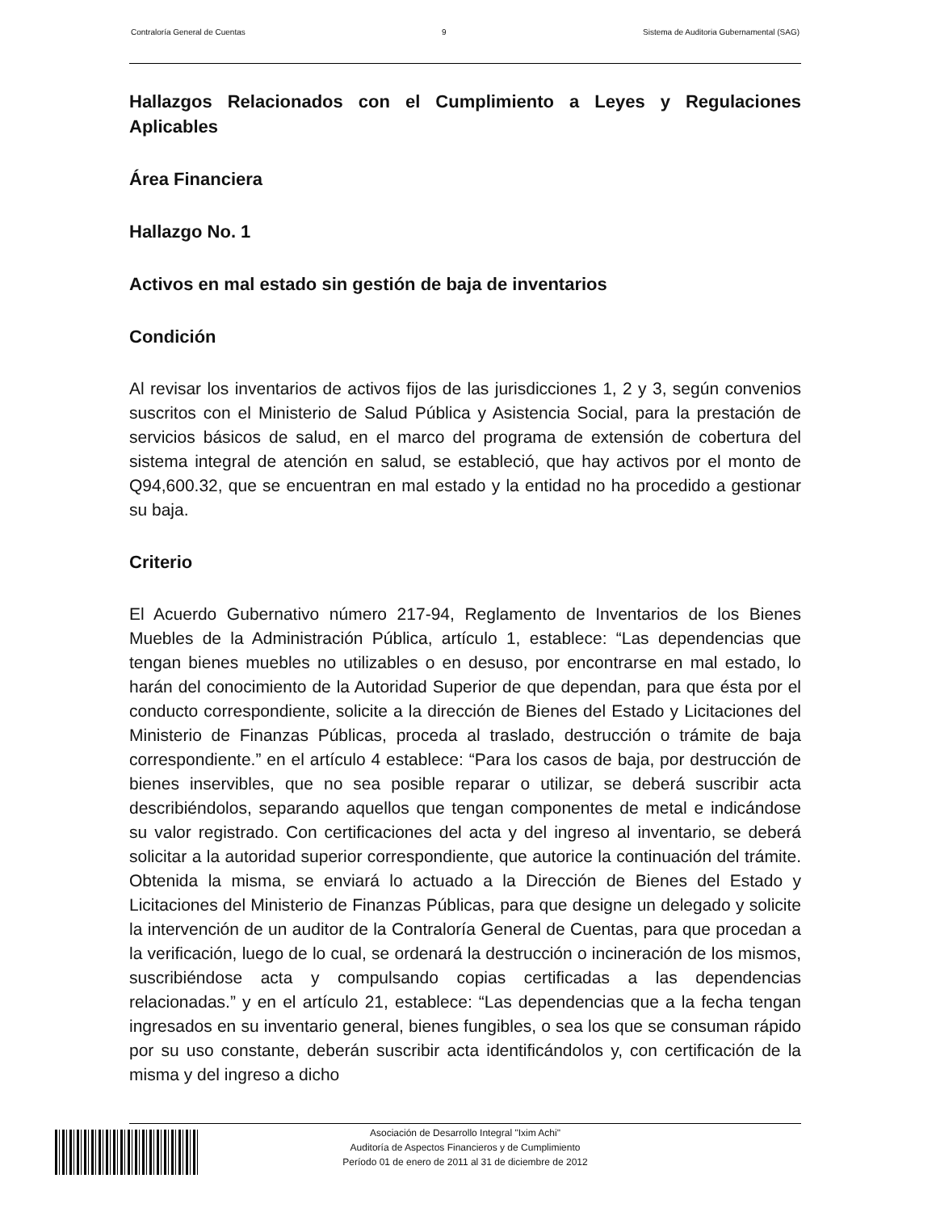Contraloría General de Cuentas 9 Sistema de Auditoria Gubernamental (SAG)
Hallazgos Relacionados con el Cumplimiento a Leyes y Regulaciones Aplicables
Área Financiera
Hallazgo No. 1
Activos en mal estado sin gestión de baja de inventarios
Condición
Al revisar los inventarios de activos fijos de las jurisdicciones 1, 2 y 3, según convenios suscritos con el Ministerio de Salud Pública y Asistencia Social, para la prestación de servicios básicos de salud, en el marco del programa de extensión de cobertura del sistema integral de atención en salud, se estableció, que hay activos por el monto de Q94,600.32, que se encuentran en mal estado y la entidad no ha procedido a gestionar su baja.
Criterio
El Acuerdo Gubernativo número 217-94, Reglamento de Inventarios de los Bienes Muebles de la Administración Pública, artículo 1, establece: “Las dependencias que tengan bienes muebles no utilizables o en desuso, por encontrarse en mal estado, lo harán del conocimiento de la Autoridad Superior de que dependan, para que ésta por el conducto correspondiente, solicite a la dirección de Bienes del Estado y Licitaciones del Ministerio de Finanzas Públicas, proceda al traslado, destrucción o trámite de baja correspondiente.” en el artículo 4 establece: “Para los casos de baja, por destrucción de bienes inservibles, que no sea posible reparar o utilizar, se deberá suscribir acta describiéndolos, separando aquellos que tengan componentes de metal e indicándose su valor registrado. Con certificaciones del acta y del ingreso al inventario, se deberá solicitar a la autoridad superior correspondiente, que autorice la continuación del trámite. Obtenida la misma, se enviará lo actuado a la Dirección de Bienes del Estado y Licitaciones del Ministerio de Finanzas Públicas, para que designe un delegado y solicite la intervención de un auditor de la Contraloría General de Cuentas, para que procedan a la verificación, luego de lo cual, se ordenará la destrucción o incineración de los mismos, suscribiéndose acta y compulsando copias certificadas a las dependencias relacionadas.” y en el artículo 21, establece: “Las dependencias que a la fecha tengan ingresados en su inventario general, bienes fungibles, o sea los que se consuman rápido por su uso constante, deberán suscribir acta identificándolos y, con certificación de la misma y del ingreso a dicho
Asociación de Desarrollo Integral "Ixim Achi"
Auditoría de Aspectos Financieros y de Cumplimiento
Período 01 de enero de 2011 al 31 de diciembre de 2012